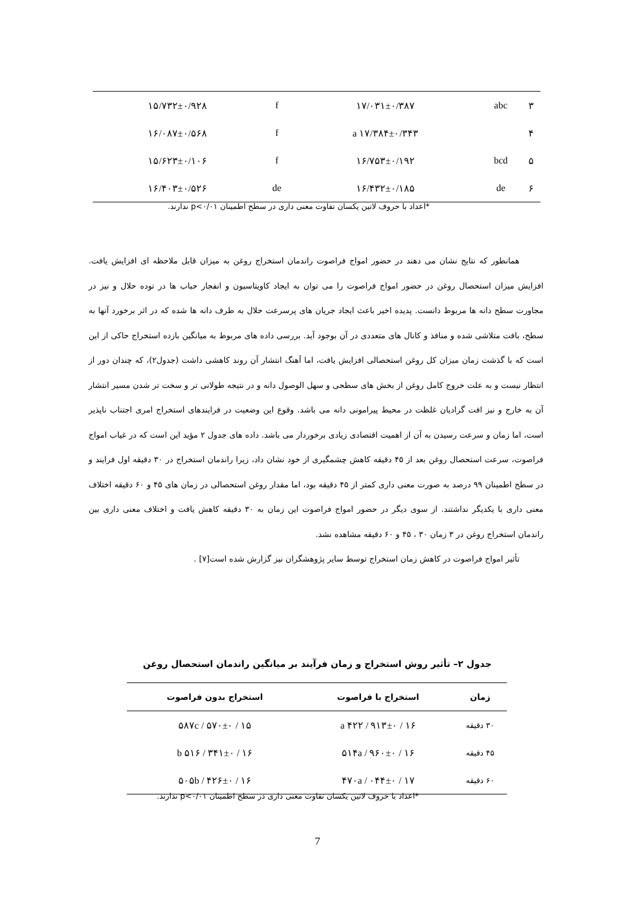| ۳ | abc | ۱۷/۰۳۱±۰/۳۸۷ | f | ۱۵/۷۳۲±۰/۹۲۸ |
| ۴ | | ۱۷/۳۸۴±۰/۳۴۳ a | f | ۱۶/۰۸۷±۰/۵۶۸ |
| ۵ | bcd | ۱۶/۷۵۳±۰/۱۹۲ | f | ۱۵/۶۲۳±۰/۱۰۶ |
| ۶ | de | ۱۶/۴۳۲±۰/۱۸۵ | de | ۱۶/۴۰۳±۰/۵۲۶ |
*اعداد با حروف لاتین یکسان تفاوت معنی داری در سطح اطمینان p<۰/۰۱ ندارند.
همانطور که نتایج نشان می دهند در حضور امواج فراصوت راندمان استخراج روغن به میزان قابل ملاحظه ای افزایش یافت. افزایش میزان استحصال روغن در حضور امواج فراصوت را می توان به ایجاد کاویتاسیون و انفجار حباب ها در توده حلال و نیز در مجاورت سطح دانه ها مربوط دانست. پدیده اخیر باعث ایجاد جریان های پرسرعت حلال به طرف دانه ها شده که در اثر برخورد آنها به سطح، بافت متلاشی شده و منافذ و کانال های متعددی در آن بوجود آید. بررسی داده های مربوط به میانگین بازده استخراج حاکی از این است که با گذشت زمان میزان کل روغن استحصالی افزایش یافت، اما آهنگ انتشار آن روند کاهشی داشت (جدول۲)، که چندان دور از انتظار نیست و به علت خروج کامل روغن از بخش های سطحی و سهل الوصول دانه و در نتیجه طولانی تر و سخت تر شدن مسیر انتشار آن به خارج و نیز افت گرادیان غلظت در محیط پیرامونی دانه می باشد. وقوع این وضعیت در فرایندهای استخراج امری اجتناب ناپذیر است، اما زمان و سرعت رسیدن به آن از اهمیت اقتصادی زیادی برخوردار می باشد. داده های جدول ۲ مؤید این است که در غیاب امواج فراصوت، سرعت استحصال روغن بعد از ۴۵ دقیقه کاهش چشمگیری از خود نشان داد، زیرا راندمان استخراج در ۳۰ دقیقه اول فرایند و در سطح اطمینان ۹۹ درصد به صورت معنی داری کمتر از ۴۵ دقیقه بود، اما مقدار روغن استحصالی در زمان های ۴۵ و ۶۰ دقیقه اختلاف معنی داری با یکدیگر نداشتند. از سوی دیگر در حضور امواج فراصوت این زمان به ۳۰ دقیقه کاهش یافت و اختلاف معنی داری بین راندمان استخراج روغن در ۳ زمان ۳۰ ، ۴۵ و ۶۰ دقیقه مشاهده نشد.
تأثیر امواج فراصوت در کاهش زمان استخراج توسط سایر پژوهشگران نیز گزارش شده است[۷] .
جدول ۲– تأثیر روش استخراج و زمان فرآیند بر میانگین راندمان استحصال روغن
| زمان | استخراج با فراصوت | استخراج بدون فراصوت |
| --- | --- | --- |
| ۳۰ دقیقه | ۱۶ / ۹۱۳±۰ / ۴۲۲ a | ۱۵ / ۵۷۰±۰ / ۵۸۷c |
| ۴۵ دقیقه | ۱۶ / ۹۶۰±۰ / ۵۱۴a | ۱۶ / ۳۴۱±۰ / ۵۱۶ b |
| ۶۰ دقیقه | ۱۷ / ۰۴۴±۰ / ۴۷۰a | ۱۶ / ۴۲۶±۰ / ۵۰۵b |
*اعداد با حروف لاتین یکسان تفاوت معنی داری در سطح اطمینان p<۰/۰۱ ندارند.
7